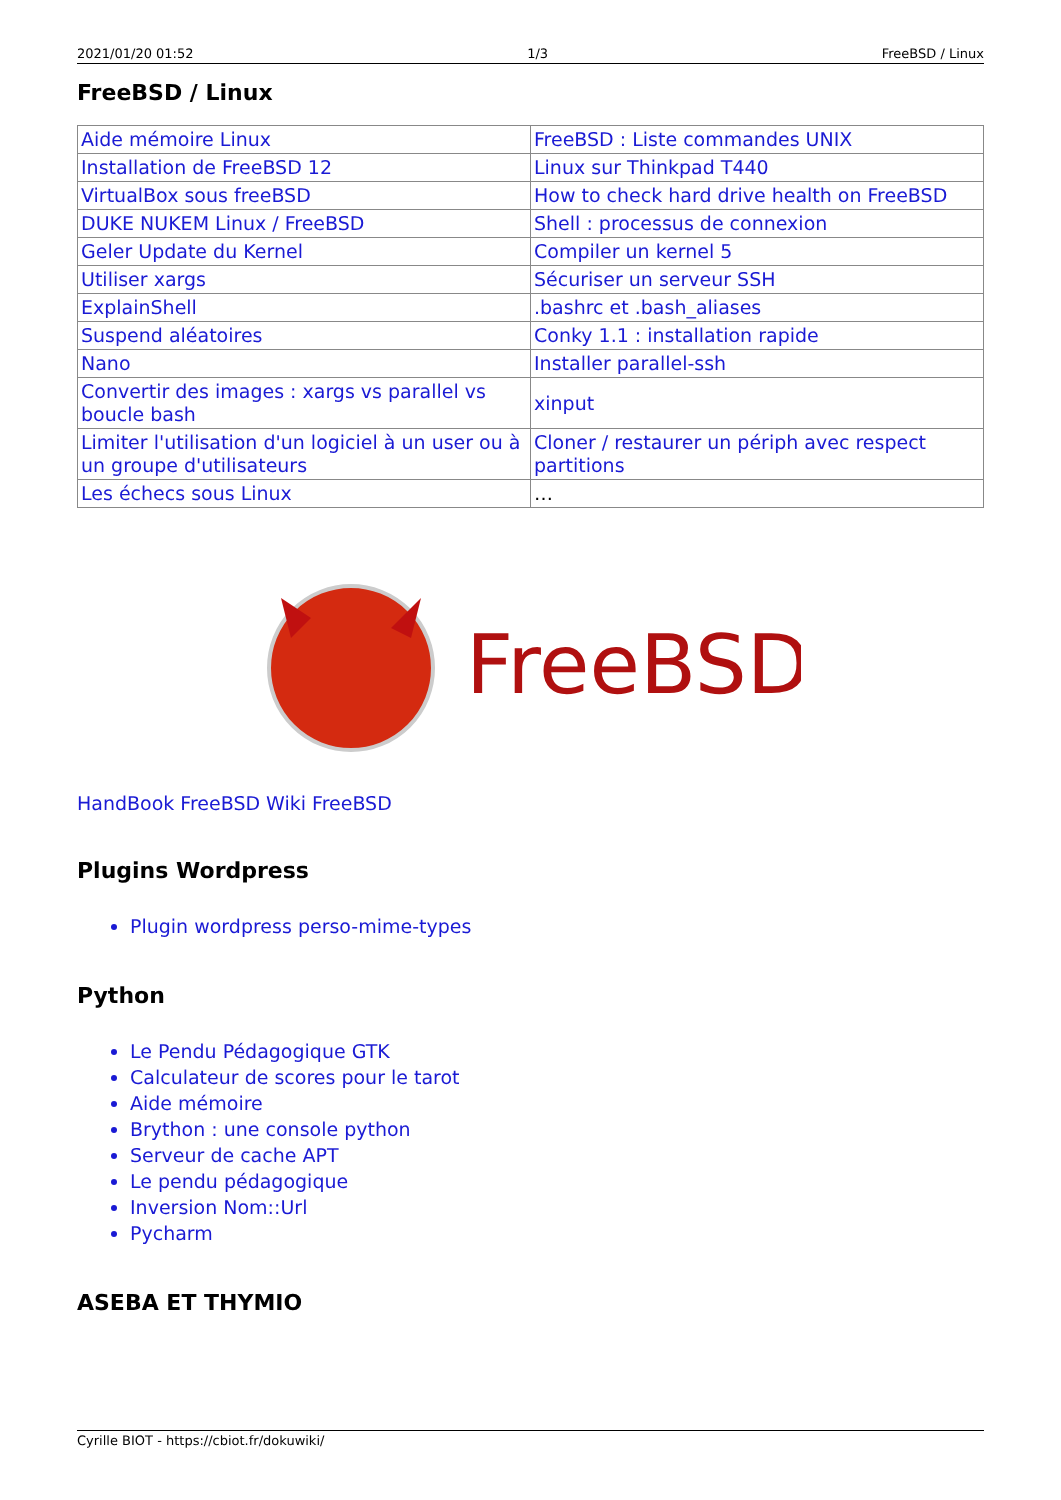2021/01/20 01:52 1/3 FreeBSD / Linux
FreeBSD / Linux
| Aide mémoire Linux | FreeBSD : Liste commandes UNIX |
| Installation de FreeBSD 12 | Linux sur Thinkpad T440 |
| VirtualBox sous freeBSD | How to check hard drive health on FreeBSD |
| DUKE NUKEM Linux / FreeBSD | Shell : processus de connexion |
| Geler Update du Kernel | Compiler un kernel 5 |
| Utiliser xargs | Sécuriser un serveur SSH |
| ExplainShell | .bashrc et .bash_aliases |
| Suspend aléatoires | Conky 1.1 : installation rapide |
| Nano | Installer parallel-ssh |
| Convertir des images : xargs vs parallel vs boucle bash | xinput |
| Limiter l'utilisation d'un logiciel à un user ou à un groupe d'utilisateurs | Cloner / restaurer un périph avec respect partitions |
| Les échecs sous Linux | … |
FreeBSD
HandBook FreeBSD Wiki FreeBSD
Plugins Wordpress
Plugin wordpress perso-mime-types
Python
Le Pendu Pédagogique GTK
Calculateur de scores pour le tarot
Aide mémoire
Brython : une console python
Serveur de cache APT
Le pendu pédagogique
Inversion Nom::Url
Pycharm
ASEBA ET THYMIO
Cyrille BIOT - https://cbiot.fr/dokuwiki/